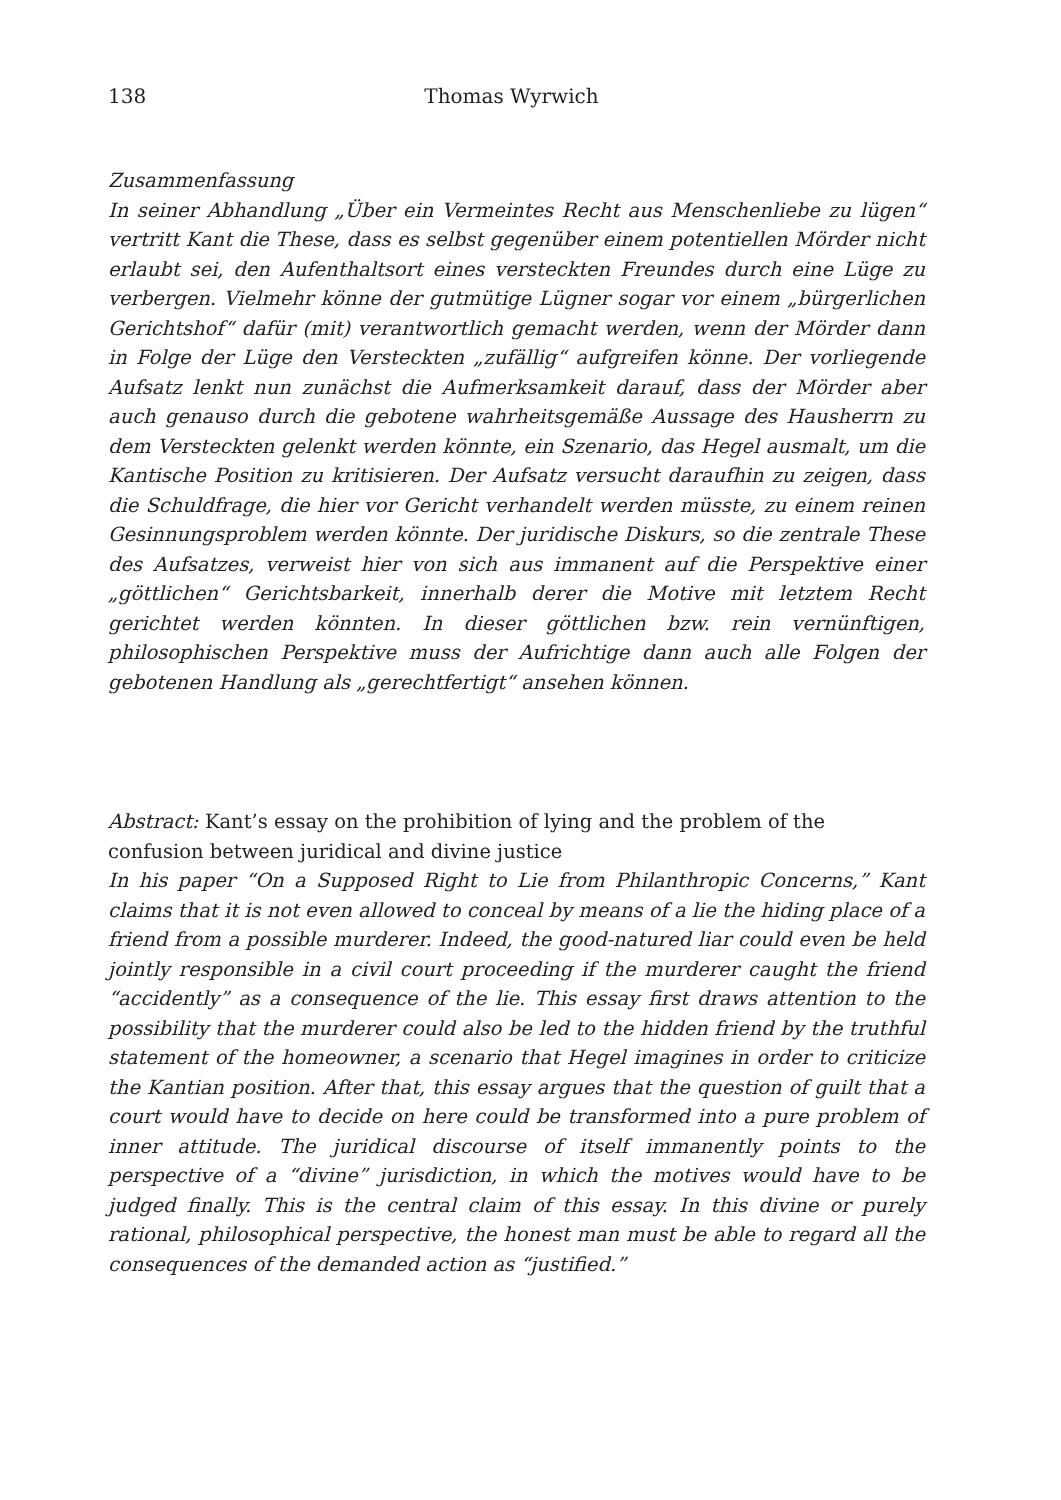138 Thomas Wyrwich
Zusammenfassung
In seiner Abhandlung „Über ein Vermeintes Recht aus Menschenliebe zu lügen“ vertritt Kant die These, dass es selbst gegenüber einem potentiellen Mörder nicht erlaubt sei, den Aufenthaltsort eines versteckten Freundes durch eine Lüge zu verbergen. Vielmehr könne der gutmütige Lügner sogar vor einem „bürgerlichen Gerichtshof“ dafür (mit) verantwortlich gemacht werden, wenn der Mörder dann in Folge der Lüge den Versteckten „zufällig“ aufgreifen könne. Der vorliegende Aufsatz lenkt nun zunächst die Aufmerksamkeit darauf, dass der Mörder aber auch genauso durch die gebotene wahrheitsgemäße Aussage des Hausherrn zu dem Versteckten gelenkt werden könnte, ein Szenario, das Hegel ausmalt, um die Kantische Position zu kritisieren. Der Aufsatz versucht daraufhin zu zeigen, dass die Schuldfrage, die hier vor Gericht verhandelt werden müsste, zu einem reinen Gesinnungsproblem werden könnte. Der juridische Diskurs, so die zentrale These des Aufsatzes, verweist hier von sich aus immanent auf die Perspektive einer „göttlichen“ Gerichtsbarkeit, innerhalb derer die Motive mit letztem Recht gerichtet werden könnten. In dieser göttlichen bzw. rein vernünftigen, philosophischen Perspektive muss der Aufrichtige dann auch alle Folgen der gebotenen Handlung als „gerechtfertigt“ ansehen können.
Abstract: Kant’s essay on the prohibition of lying and the problem of the confusion between juridical and divine justice
In his paper “On a Supposed Right to Lie from Philanthropic Concerns,” Kant claims that it is not even allowed to conceal by means of a lie the hiding place of a friend from a possible murderer. Indeed, the good-natured liar could even be held jointly responsible in a civil court proceeding if the murderer caught the friend “accidently” as a consequence of the lie. This essay first draws attention to the possibility that the murderer could also be led to the hidden friend by the truthful statement of the homeowner, a scenario that Hegel imagines in order to criticize the Kantian position. After that, this essay argues that the question of guilt that a court would have to decide on here could be transformed into a pure problem of inner attitude. The juridical discourse of itself immanently points to the perspective of a “divine” jurisdiction, in which the motives would have to be judged finally. This is the central claim of this essay. In this divine or purely rational, philosophical perspective, the honest man must be able to regard all the consequences of the demanded action as “justified.”